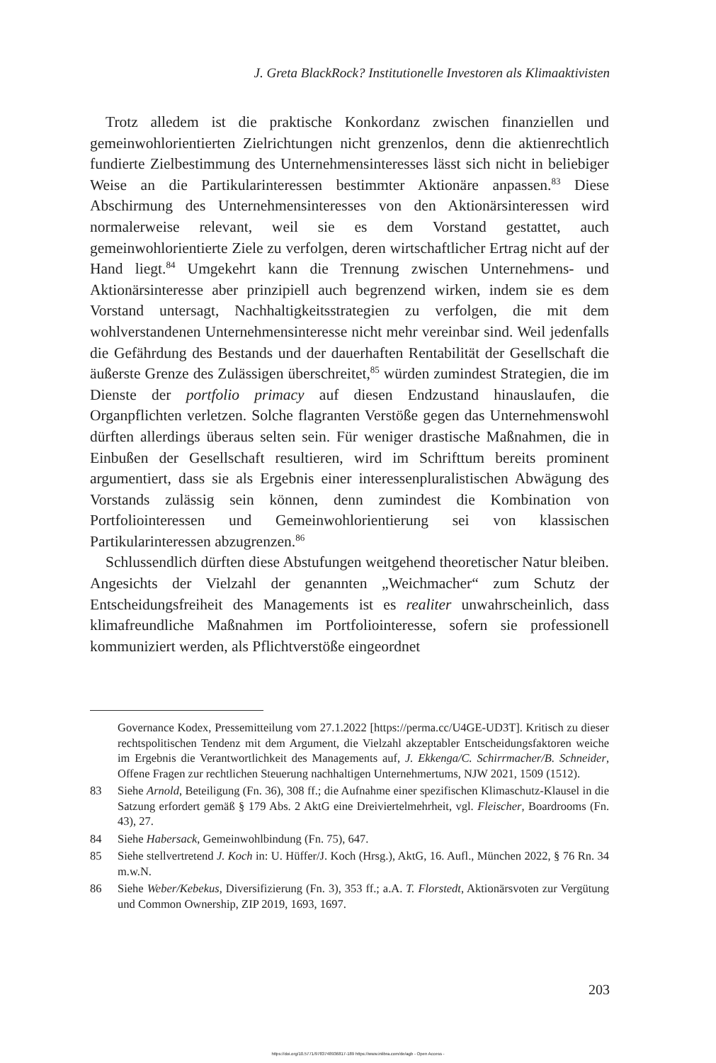J. Greta BlackRock? Institutionelle Investoren als Klimaaktivisten
Trotz alledem ist die praktische Konkordanz zwischen finanziellen und gemeinwohlorientierten Zielrichtungen nicht grenzenlos, denn die aktienrechtlich fundierte Zielbestimmung des Unternehmensinteresses lässt sich nicht in beliebiger Weise an die Partikularinteressen bestimmter Aktionäre anpassen.<sup>83</sup> Diese Abschirmung des Unternehmensinteresses von den Aktionärsinteressen wird normalerweise relevant, weil sie es dem Vorstand gestattet, auch gemeinwohlorientierte Ziele zu verfolgen, deren wirtschaftlicher Ertrag nicht auf der Hand liegt.<sup>84</sup> Umgekehrt kann die Trennung zwischen Unternehmens- und Aktionärsinteresse aber prinzipiell auch begrenzend wirken, indem sie es dem Vorstand untersagt, Nachhaltigkeitsstrategien zu verfolgen, die mit dem wohlverstandenen Unternehmensinteresse nicht mehr vereinbar sind. Weil jedenfalls die Gefährdung des Bestands und der dauerhaften Rentabilität der Gesellschaft die äußerste Grenze des Zulässigen überschreitet,<sup>85</sup> würden zumindest Strategien, die im Dienste der portfolio primacy auf diesen Endzustand hinauslaufen, die Organpflichten verletzen. Solche flagranten Verstöße gegen das Unternehmenswohl dürften allerdings überaus selten sein. Für weniger drastische Maßnahmen, die in Einbußen der Gesellschaft resultieren, wird im Schrifttum bereits prominent argumentiert, dass sie als Ergebnis einer interessenpluralistischen Abwägung des Vorstands zulässig sein können, denn zumindest die Kombination von Portfoliointeressen und Gemeinwohlorientierung sei von klassischen Partikularinteressen abzugrenzen.<sup>86</sup>
Schlussendlich dürften diese Abstufungen weitgehend theoretischer Natur bleiben. Angesichts der Vielzahl der genannten „Weichmacher“ zum Schutz der Entscheidungsfreiheit des Managements ist es realiter unwahrscheinlich, dass klimafreundliche Maßnahmen im Portfoliointeresse, sofern sie professionell kommuniziert werden, als Pflichtverstöße eingeordnet
Governance Kodex, Pressemitteilung vom 27.1.2022 [https://perma.cc/U4GE-UD3T]. Kritisch zu dieser rechtspolitischen Tendenz mit dem Argument, die Vielzahl akzeptabler Entscheidungsfaktoren weiche im Ergebnis die Verantwortlichkeit des Managements auf, J. Ekkenga/C. Schirrmacher/B. Schneider, Offene Fragen zur rechtlichen Steuerung nachhaltigen Unternehmertums, NJW 2021, 1509 (1512).
83 Siehe Arnold, Beteiligung (Fn. 36), 308 ff.; die Aufnahme einer spezifischen Klimaschutz-Klausel in die Satzung erfordert gemäß § 179 Abs. 2 AktG eine Dreiviertelmehrheit, vgl. Fleischer, Boardrooms (Fn. 43), 27.
84 Siehe Habersack, Gemeinwohlbindung (Fn. 75), 647.
85 Siehe stellvertretend J. Koch in: U. Hüffer/J. Koch (Hrsg.), AktG, 16. Aufl., München 2022, § 76 Rn. 34 m.w.N.
86 Siehe Weber/Kebekus, Diversifizierung (Fn. 3), 353 ff.; a.A. T. Florstedt, Aktionärsvoten zur Vergütung und Common Ownership, ZIP 2019, 1693, 1697.
203
https://doi.org/10.5771/9783748936817-189 https://www.inlibra.com/de/agb - Open Access -